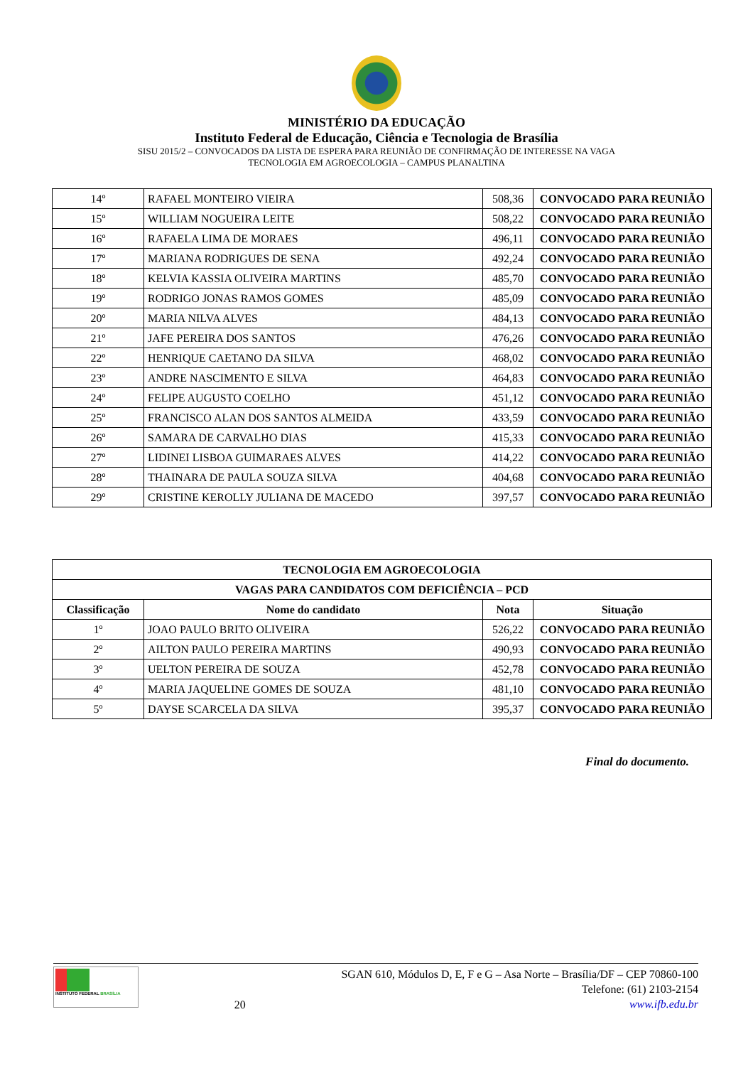MINISTÉRIO DA EDUCAÇÃO
Instituto Federal de Educação, Ciência e Tecnologia de Brasília
SISU 2015/2 – CONVOCADOS DA LISTA DE ESPERA PARA REUNIÃO DE CONFIRMAÇÃO DE INTERESSE NA VAGA
TECNOLOGIA EM AGROECOLOGIA – CAMPUS PLANALTINA
| 14º | RAFAEL MONTEIRO VIEIRA | 508,36 | CONVOCADO PARA REUNIÃO |
| 15º | WILLIAM NOGUEIRA LEITE | 508,22 | CONVOCADO PARA REUNIÃO |
| 16º | RAFAELA LIMA DE MORAES | 496,11 | CONVOCADO PARA REUNIÃO |
| 17º | MARIANA RODRIGUES DE SENA | 492,24 | CONVOCADO PARA REUNIÃO |
| 18º | KELVIA KASSIA OLIVEIRA MARTINS | 485,70 | CONVOCADO PARA REUNIÃO |
| 19º | RODRIGO JONAS RAMOS GOMES | 485,09 | CONVOCADO PARA REUNIÃO |
| 20º | MARIA NILVA ALVES | 484,13 | CONVOCADO PARA REUNIÃO |
| 21º | JAFE PEREIRA DOS SANTOS | 476,26 | CONVOCADO PARA REUNIÃO |
| 22º | HENRIQUE CAETANO DA SILVA | 468,02 | CONVOCADO PARA REUNIÃO |
| 23º | ANDRE NASCIMENTO E SILVA | 464,83 | CONVOCADO PARA REUNIÃO |
| 24º | FELIPE AUGUSTO COELHO | 451,12 | CONVOCADO PARA REUNIÃO |
| 25º | FRANCISCO ALAN DOS SANTOS ALMEIDA | 433,59 | CONVOCADO PARA REUNIÃO |
| 26º | SAMARA DE CARVALHO DIAS | 415,33 | CONVOCADO PARA REUNIÃO |
| 27º | LIDINEI LISBOA GUIMARAES ALVES | 414,22 | CONVOCADO PARA REUNIÃO |
| 28º | THAINARA DE PAULA SOUZA SILVA | 404,68 | CONVOCADO PARA REUNIÃO |
| 29º | CRISTINE KEROLLY JULIANA DE MACEDO | 397,57 | CONVOCADO PARA REUNIÃO |
| TECNOLOGIA EM AGROECOLOGIA | | | |
| --- | --- | --- | --- |
| VAGAS PARA CANDIDATOS COM DEFICIÊNCIA – PCD | | | |
| Classificação | Nome do candidato | Nota | Situação |
| 1º | JOAO PAULO BRITO OLIVEIRA | 526,22 | CONVOCADO PARA REUNIÃO |
| 2º | AILTON PAULO PEREIRA MARTINS | 490,93 | CONVOCADO PARA REUNIÃO |
| 3º | UELTON PEREIRA DE SOUZA | 452,78 | CONVOCADO PARA REUNIÃO |
| 4º | MARIA JAQUELINE GOMES DE SOUZA | 481,10 | CONVOCADO PARA REUNIÃO |
| 5º | DAYSE SCARCELA DA SILVA | 395,37 | CONVOCADO PARA REUNIÃO |
Final do documento.
INSTITUTO FEDERAL BRASÍLIA
20
SGAN 610, Módulos D, E, F e G – Asa Norte – Brasília/DF – CEP 70860-100
Telefone: (61) 2103-2154
www.ifb.edu.br